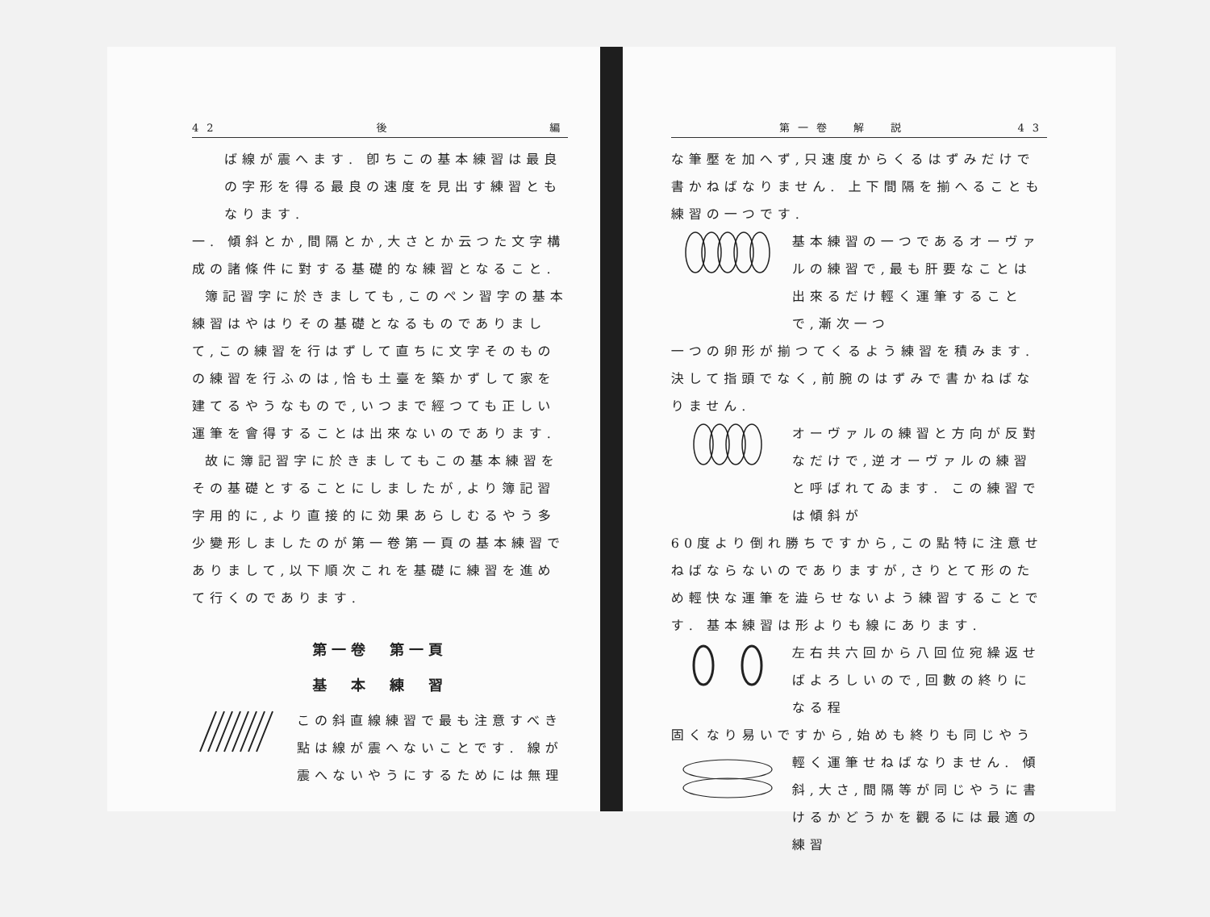42 後 編
ば線が震へます. 卽ちこの基本練習は最良の字形を得る最良の速度を見出す練習ともなります.
一. 傾斜とか,間隔とか,大さとか云つた文字構成の諸條件に對する基礎的な練習となること.
簿記習字に於きましても,このペン習字の基本練習はやはりその基礎となるものでありまして,この練習を行はずして直ちに文字そのものの練習を行ふのは,恰も土臺を築かずして家を建てるやうなもので,いつまで經つても正しい運筆を會得することは出來ないのであります.
故に簿記習字に於きましてもこの基本練習をその基礎とすることにしましたが,より簿記習字用的に,より直接的に効果あらしむるやう多少變形しましたのが第一卷第一頁の基本練習でありまして,以下順次これを基礎に練習を進めて行くのであります.
第一卷　第一頁
基　本　練　習
この斜直線練習で最も注意すべき點は線が震へないことです. 線が震へないやうにするためには無理
第一卷　解　説 43
な筆壓を加へず,只速度からくるはずみだけで書かねばなりません. 上下間隔を揃へることも練習の一つです.
基本練習の一つであるオーヴァルの練習で,最も肝要なことは出來るだけ輕く運筆することで,漸次一つ
一つの卵形が揃つてくるよう練習を積みます. 決して指頭でなく,前腕のはずみで書かねばなりません.
オーヴァルの練習と方向が反對なだけで,逆オーヴァルの練習と呼ばれてゐます. この練習では傾斜が
60度より倒れ勝ちですから,この點特に注意せねばならないのでありますが,さりとて形のため輕快な運筆を澁らせないよう練習することです. 基本練習は形よりも線にあります.
左右共六回から八回位宛繰返せばよろしいので,回數の終りになる程
固くなり易いですから,始めも終りも同じやう
輕く運筆せねばなりません. 傾斜,大さ,間隔等が同じやうに書けるかどうかを觀るには最適の練習